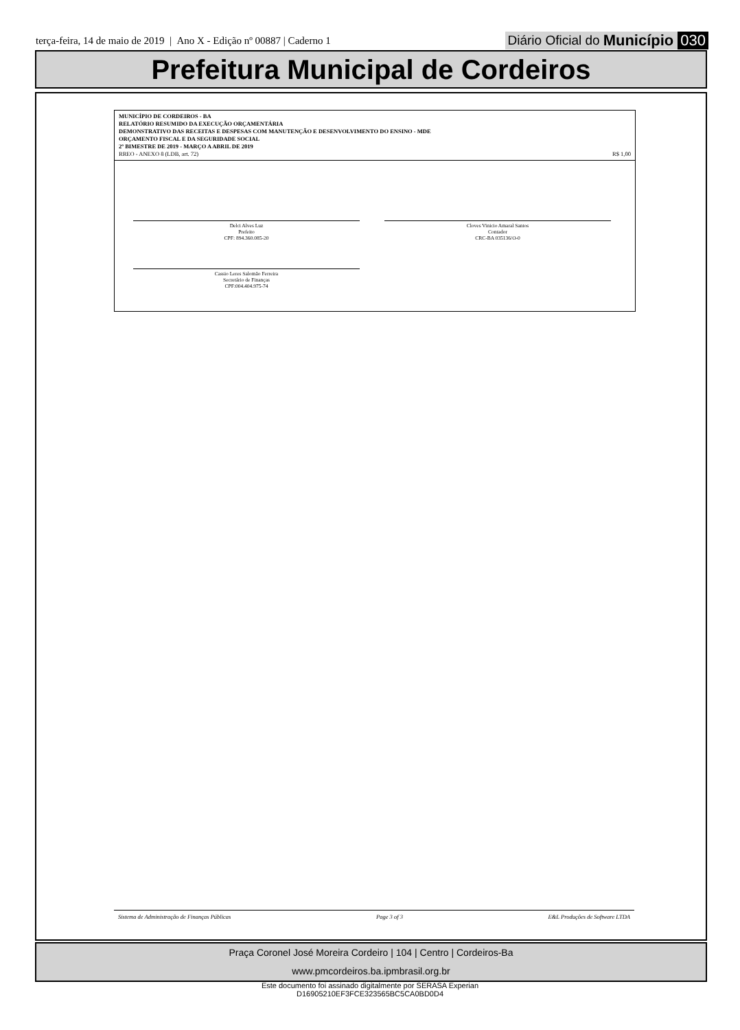terça-feira, 14 de maio de 2019 | Ano X - Edição nº 00887 | Caderno 1
Diário Oficial do Município 030
Prefeitura Municipal de Cordeiros
MUNICÍPIO DE CORDEIROS - BA
RELATÓRIO RESUMIDO DA EXECUÇÃO ORÇAMENTÁRIA
DEMONSTRATIVO DAS RECEITAS E DESPESAS COM MANUTENÇÃO E DESENVOLVIMENTO DO ENSINO - MDE
ORÇAMENTO FISCAL E DA SEGURIDADE SOCIAL
2º BIMESTRE DE 2019 - MARÇO A ABRIL DE 2019
RREO - ANEXO 8 (LDB, art. 72) R$ 1,00
Delci Alves Luz
Prefeito
CPF: 894.360.085-20
Cloves Vinicio Amaral Santos
Contador
CRC-BA 035136/O-0
Cassio Leres Salomão Ferreira
Secretário de Finanças
CPF:004.404.975-74
Sistema de Administração de Finanças Públicas Page 3 of 3 E&L Produções de Software LTDA
Praça Coronel José Moreira Cordeiro | 104 | Centro | Cordeiros-Ba
www.pmcordeiros.ba.ipmbrasil.org.br
Este documento foi assinado digitalmente por SERASA Experian
D16905210EF3FCE323565BC5CA0BD0D4